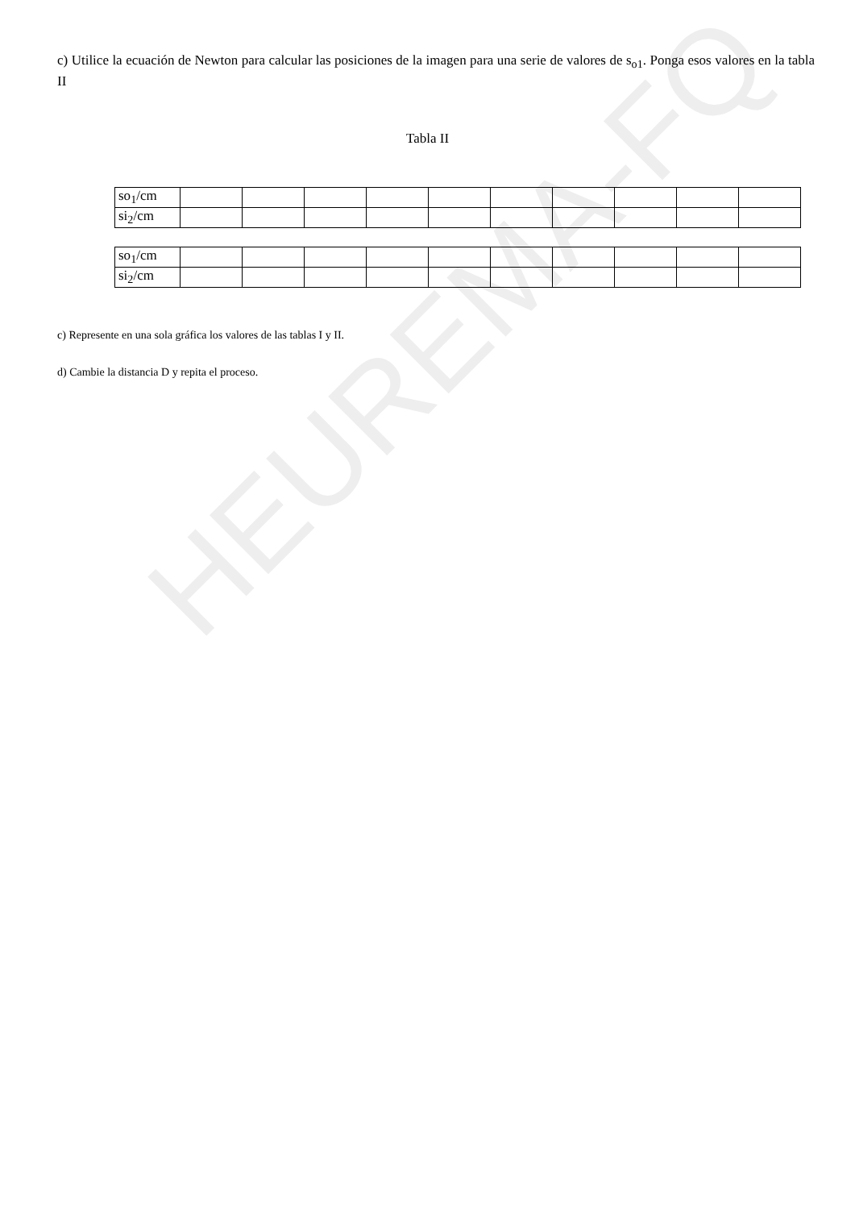HEUREMA-FQ
c) Utilice la ecuación de Newton para calcular las posiciones de la imagen para una serie de valores de s<sub>o1</sub>. Ponga esos valores en la tabla II
Tabla II
| so<sub>1</sub>/cm | | | | | | | | | | |
| si<sub>2</sub>/cm | | | | | | | | | | |
| so<sub>1</sub>/cm | | | | | | | | | | |
| si<sub>2</sub>/cm | | | | | | | | | | |
c) Represente en una sola gráfica los valores de las tablas I y II.
d) Cambie la distancia D y repita el proceso.